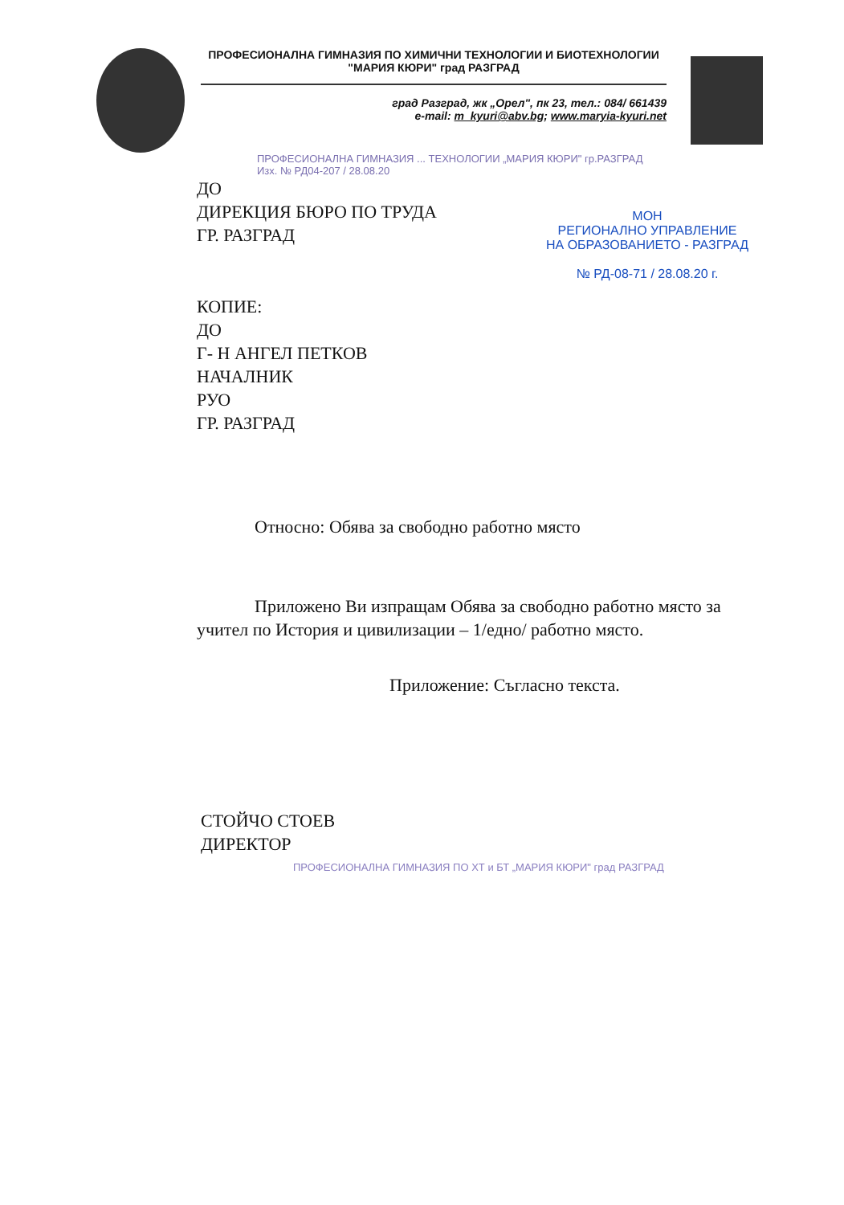ПРОФЕСИОНАЛНА ГИМНАЗИЯ ПО ХИМИЧНИ ТЕХНОЛОГИИ И БИОТЕХНОЛОГИИ
"МАРИЯ КЮРИ" град РАЗГРАД
град Разград, жк „Орел", пк 23, тел.: 084/ 661439
e-mail: m_kyuri@abv.bg; www.maryia-kyuri.net
ПРОФЕСИОНАЛНА ГИМНАЗИЯ ... ТЕХНОЛОГИИ „МАРИЯ КЮРИ" гр.РАЗГРАД
Изх. № РД04-207 / 28.08.20
МОН
РЕГИОНАЛНО УПРАВЛЕНИЕ
НА ОБРАЗОВАНИЕТО - РАЗГРАД
№ РД-08-71 / 28.08.20 г.
ДО
ДИРЕКЦИЯ БЮРО ПО ТРУДА
ГР. РАЗГРАД
КОПИЕ:
ДО
Г- Н АНГЕЛ ПЕТКОВ
НАЧАЛНИК
РУО
ГР. РАЗГРАД
Относно: Обява за свободно работно място
Приложено Ви изпращам Обява за свободно работно място за учител по История и цивилизации – 1/едно/ работно място.
Приложение: Съгласно текста.
СТОЙЧО СТОЕВ
ДИРЕКТОР
ПРОФЕСИОНАЛНА ГИМНАЗИЯ ПО ХТ и БТ „МАРИЯ КЮРИ" град РАЗГРАД